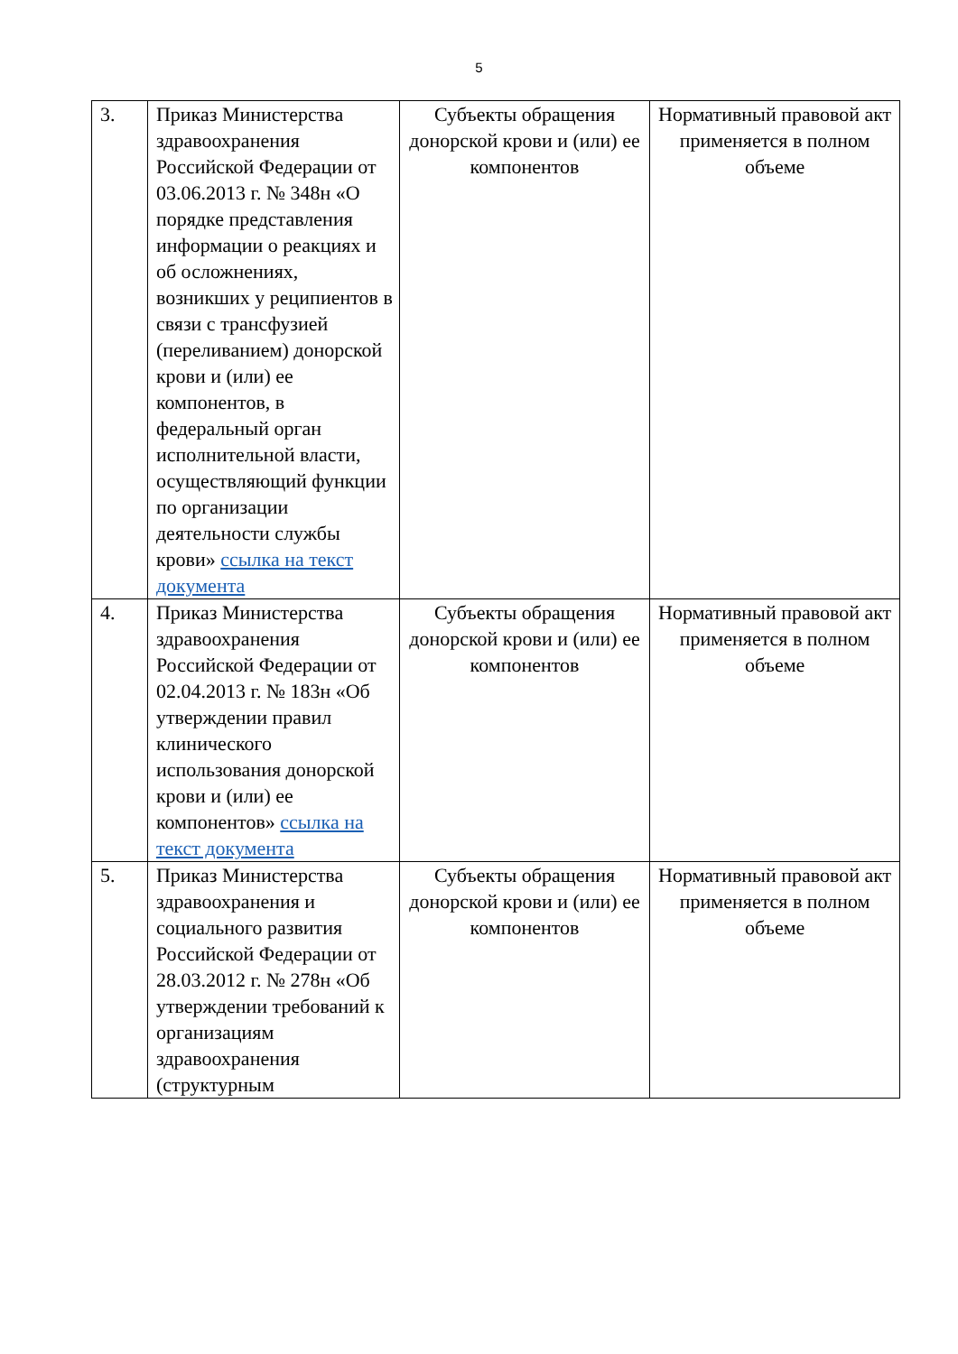5
| 3. | Приказ Министерства здравоохранения Российской Федерации от 03.06.2013 г. № 348н «О порядке представления информации о реакциях и об осложнениях, возникших у реципиентов в связи с трансфузией (переливанием) донорской крови и (или) ее компонентов, в федеральный орган исполнительной власти, осуществляющий функции по организации деятельности службы крови» ссылка на текст документа | Субъекты обращения донорской крови и (или) ее компонентов | Нормативный правовой акт применяется в полном объеме |
| 4. | Приказ Министерства здравоохранения Российской Федерации от 02.04.2013 г. № 183н «Об утверждении правил клинического использования донорской крови и (или) ее компонентов» ссылка на текст документа | Субъекты обращения донорской крови и (или) ее компонентов | Нормативный правовой акт применяется в полном объеме |
| 5. | Приказ Министерства здравоохранения и социального развития Российской Федерации от 28.03.2012 г. № 278н «Об утверждении требований к организациям здравоохранения (структурным | Субъекты обращения донорской крови и (или) ее компонентов | Нормативный правовой акт применяется в полном объеме |